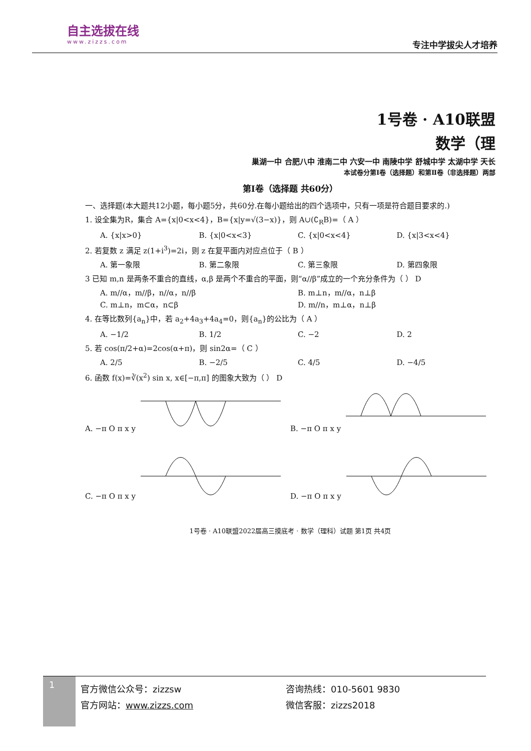自主选拔在线
www.zizzs.com
专注中学拔尖人才培养
1号卷 · A10联盟
数学（理
巢湖一中 合肥八中 淮南二中 六安一中 南陵中学 舒城中学 太湖中学 天长
本试卷分第Ⅰ卷（选择题）和第Ⅱ卷（非选择题）两部
第Ⅰ卷（选择题 共60分）
一、选择题(本大题共12小题，每小题5分，共60分.在每小题给出的四个选项中，只有一项是符合题目要求的.)
1. 设全集为R，集合 A={x|0<x<4}，B={x|y=√(3−x)}，则 A∪(∁<sub>R</sub>B)=（ A ）
A. {x|x>0} B. {x|0<x<3} C. {x|0<x<4} D. {x|3<x<4}
2. 若复数 z 满足 z(1+i<sup>3</sup>)=2i，则 z 在复平面内对应点位于（ B ）
A. 第一象限 B. 第二象限 C. 第三象限 D. 第四象限
3 已知 m,n 是两条不重合的直线，α,β 是两个不重合的平面，则“α//β”成立的一个充分条件为（ ） D
A. m//α，m//β，n//α，n//β B. m⊥n，m//α，n⊥β
C. m⊥n，m⊂α，n⊂β D. m//n，m⊥α，n⊥β
4. 在等比数列{a<sub>n</sub>}中，若 a<sub>2</sub>+4a<sub>3</sub>+4a<sub>4</sub>=0，则{a<sub>n</sub>}的公比为（ A ）
A. −1/2 B. 1/2 C. −2 D. 2
5. 若 cos(π/2+α)=2cos(α+π)，则 sin2α=（ C ）
A. 2/5 B. −2/5 C. 4/5 D. −4/5
6. 函数 f(x)=∛(x<sup>2</sup>) sin x, x∈[−π,π] 的图象大致为（ ） D
A. −π O π x y
B. −π O π x y
C. −π O π x y
D. −π O π x y
1号卷 · A10联盟2022届高三摸底考 · 数学（理科）试题 第1页 共4页
1
官方微信公众号：zizzsw
官方网站：www.zizzs.com
咨询热线：010-5601 9830
微信客服：zizzs2018